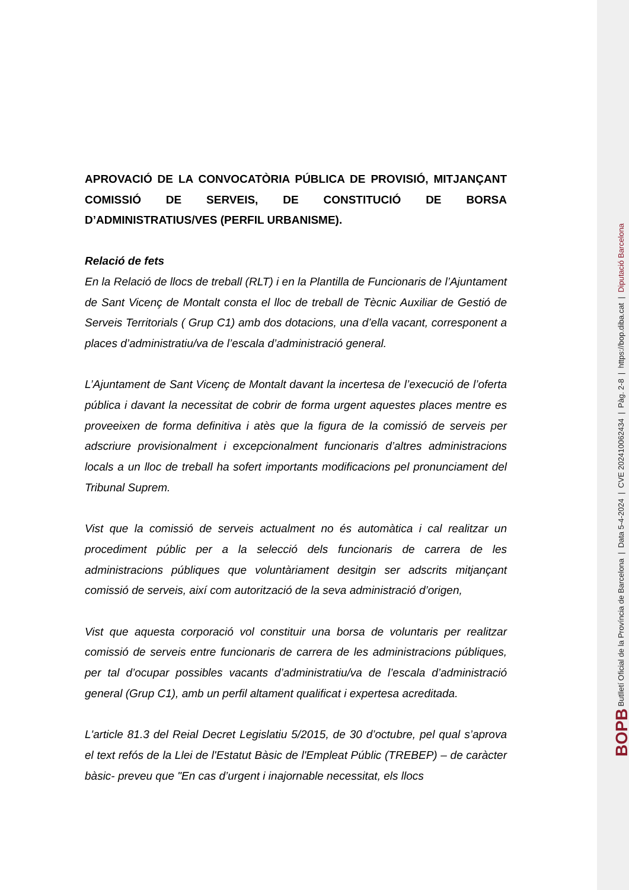APROVACIÓ DE LA CONVOCATÒRIA PÚBLICA DE PROVISIÓ, MITJANÇANT COMISSIÓ DE SERVEIS, DE CONSTITUCIÓ DE BORSA D’ADMINISTRATIUS/VES (PERFIL URBANISME).
Relació de fets
En la Relació de llocs de treball (RLT) i en la Plantilla de Funcionaris de l’Ajuntament de Sant Vicenç de Montalt consta el lloc de treball de Tècnic Auxiliar de Gestió de Serveis Territorials ( Grup C1) amb dos dotacions, una d’ella vacant, corresponent a places d’administratiu/va de l’escala d’administració general.
L’Ajuntament de Sant Vicenç de Montalt davant la incertesa de l’execució de l’oferta pública i davant la necessitat de cobrir de forma urgent aquestes places mentre es proveeixen de forma definitiva i atès que la figura de la comissió de serveis per adscriure provisionalment i excepcionalment funcionaris d’altres administracions locals a un lloc de treball ha sofert importants modificacions pel pronunciament del Tribunal Suprem.
Vist que la comissió de serveis actualment no és automàtica i cal realitzar un procediment públic per a la selecció dels funcionaris de carrera de les administracions públiques que voluntàriament desitgin ser adscrits mitjançant comissió de serveis, així com autorització de la seva administració d’origen,
Vist que aquesta corporació vol constituir una borsa de voluntaris per realitzar comissió de serveis entre funcionaris de carrera de les administracions públiques, per tal d’ocupar possibles vacants d’administratiu/va de l’escala d’administració general (Grup C1), amb un perfil altament qualificat i expertesa acreditada.
L'article 81.3 del Reial Decret Legislatiu 5/2015, de 30 d’octubre, pel qual s’aprova el text refós de la Llei de l'Estatut Bàsic de l'Empleat Públic (TREBEP) – de caràcter bàsic- preveu que "En cas d’urgent i inajornable necessitat, els llocs
BOPB Butlletí Oficial de la Província de Barcelona | Data 5-4-2024 | CVE 202410062434 | Pàg. 2-8 | https://bop.diba.cat | Diputació Barcelona